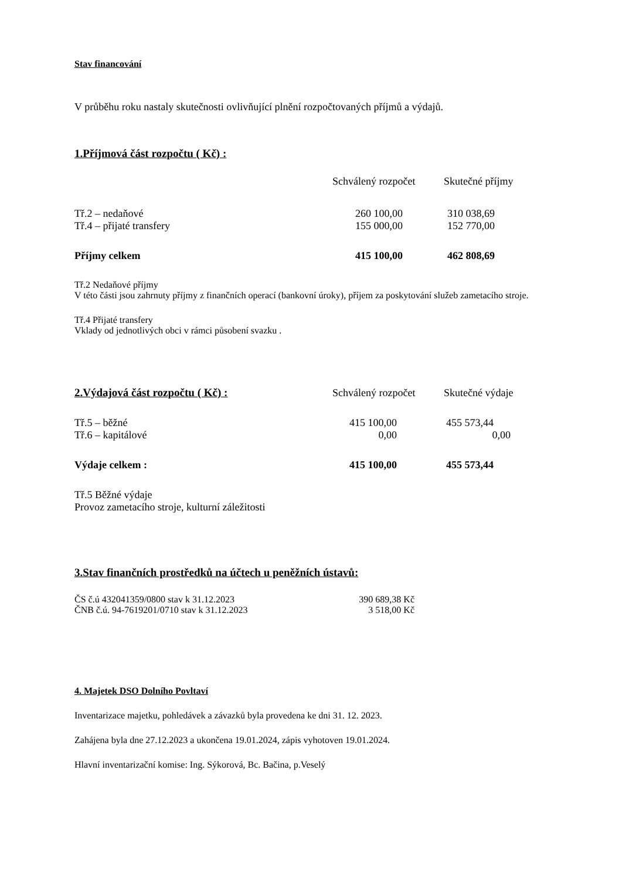Stav financování
V průběhu roku nastaly skutečnosti ovlivňující plnění rozpočtovaných příjmů a výdajů.
1.Příjmová část rozpočtu ( Kč) :
| | Schválený rozpočet | Skutečné příjmy |
| --- | --- | --- |
| Tř.2 – nedaňové | 260 100,00 | 310 038,69 |
| Tř.4 – přijaté transfery | 155 000,00 | 152 770,00 |
| Příjmy celkem | 415 100,00 | 462 808,69 |
Tř.2 Nedaňové příjmy
V této části jsou zahrnuty příjmy z finančních operací (bankovní úroky), příjem za poskytování služeb zametacího stroje.
Tř.4 Přijaté transfery
Vklady od jednotlivých obci v rámci působení svazku .
| 2.Výdajová část rozpočtu ( Kč) : | Schválený rozpočet | Skutečné výdaje |
| --- | --- | --- |
| Tř.5 – běžné | 415 100,00 | 455 573,44 |
| Tř.6 – kapitálové | 0,00 | 0,00 |
| Výdaje celkem : | 415 100,00 | 455 573,44 |
Tř.5 Běžné výdaje
Provoz zametacího stroje, kulturní záležitosti
3.Stav finančních prostředků na účtech u peněžních ústavů:
| ČS č.ú 432041359/0800 stav k 31.12.2023 | 390 689,38 Kč |
| ČNB č.ú. 94-7619201/0710 stav k 31.12.2023 | 3 518,00 Kč |
4. Majetek DSO Dolního Povltaví
Inventarizace majetku, pohledávek a závazků byla provedena ke dni 31. 12. 2023.
Zahájena byla dne 27.12.2023 a ukončena 19.01.2024, zápis vyhotoven 19.01.2024.
Hlavní inventarizační komise: Ing. Sýkorová, Bc. Bačina, p.Veselý